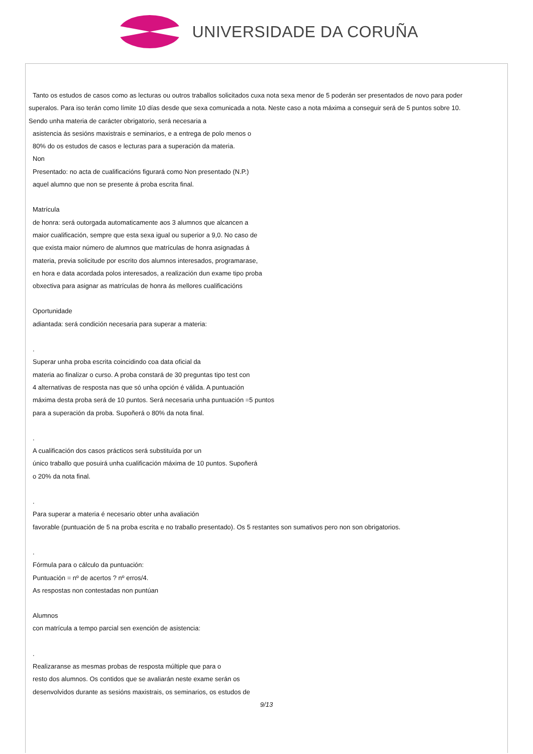UNIVERSIDADE DA CORUÑA
Tanto os estudos de casos como as lecturas ou outros traballos solicitados cuxa nota sexa menor de 5 poderán ser presentados de novo para poder
superalos. Para iso terán como límite 10 días desde que sexa comunicada a nota. Neste caso a nota máxima a conseguir será de 5 puntos sobre 10.
Sendo unha materia de carácter obrigatorio, será necesaria a
asistencia ás sesións maxistrais e seminarios, e a entrega de polo menos o
80% do os estudos de casos e lecturas para a superación da materia.
Non
Presentado: no acta de cualificacións figurará como Non presentado (N.P.)
aquel alumno que non se presente á proba escrita final.
Matrícula
de honra: será outorgada automaticamente aos 3 alumnos que alcancen a
maior cualificación, sempre que esta sexa igual ou superior a 9,0. No caso de
que exista maior número de alumnos que matrículas de honra asignadas á
materia, previa solicitude por escrito dos alumnos interesados, programarase,
en hora e data acordada polos interesados, a realización dun exame tipo proba
obxectiva para asignar as matrículas de honra ás mellores cualificacións
Oportunidade
adiantada: será condición necesaria para superar a materia:
.
Superar unha proba escrita coincidindo coa data oficial da
materia ao finalizar o curso. A proba constará de 30 preguntas tipo test con
4 alternativas de resposta nas que só unha opción é válida. A puntuación
máxima desta proba será de 10 puntos. Será necesaria unha puntuación =5 puntos
para a superación da proba. Supoñerá o 80% da nota final.
.
A cualificación dos casos prácticos será substituída por un
único traballo que posuirá unha cualificación máxima de 10 puntos. Supoñerá
o 20% da nota final.
.
Para superar a materia é necesario obter unha avaliación
favorable (puntuación de 5 na proba escrita e no traballo presentado). Os 5 restantes son sumativos pero non son obrigatorios.
.
Fórmula para o cálculo da puntuación:
Puntuación = nº de acertos ? nº erros/4.
As respostas non contestadas non puntúan
Alumnos
con matrícula a tempo parcial sen exención de asistencia:
.
Realizaranse as mesmas probas de resposta múltiple que para o
resto dos alumnos. Os contidos que se avaliarán neste exame serán os
desenvolvidos durante as sesións maxistrais, os seminarios, os estudos de
9/13